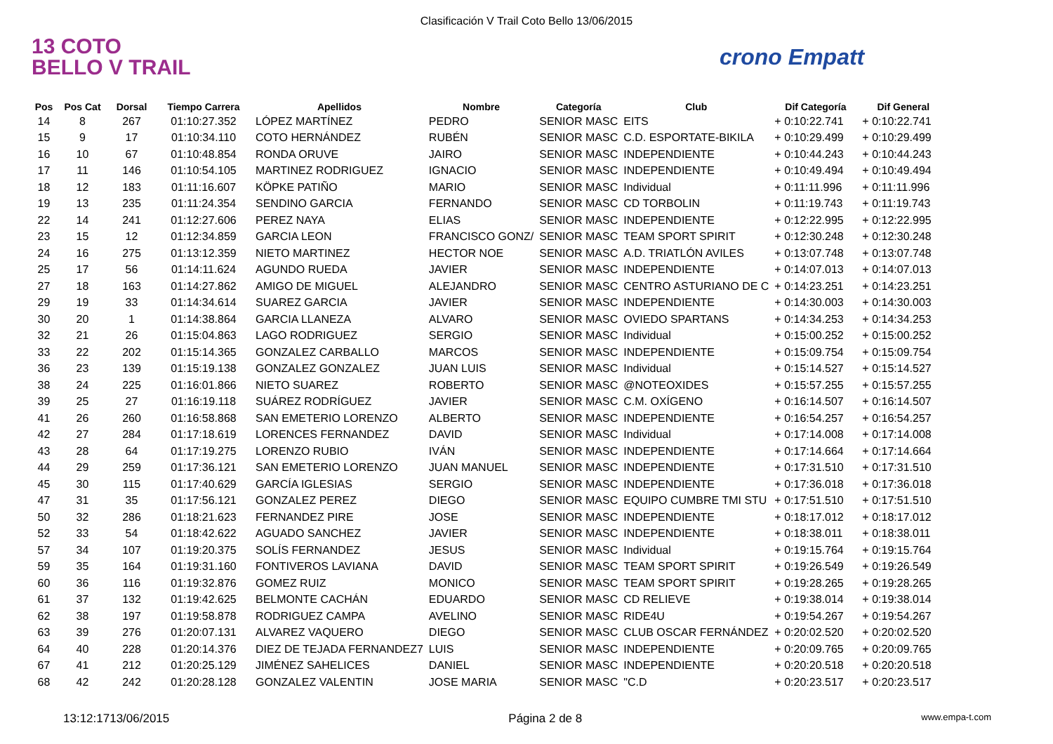Clasificación V Trail Coto Bello 13/06/2015
13 COTO
BELLO V TRAIL
crono Empatt
| Pos | Pos Cat | Dorsal | Tiempo Carrera | Apellidos | Nombre | Categoría | Club | Dif Categoría | Dif General |
| --- | --- | --- | --- | --- | --- | --- | --- | --- | --- |
| 14 | 8 | 267 | 01:10:27.352 | LÓPEZ MARTÍNEZ | PEDRO | SENIOR MASC | EITS | + 0:10:22.741 | + 0:10:22.741 |
| 15 | 9 | 17 | 01:10:34.110 | COTO HERNÁNDEZ | RUBÉN | SENIOR MASC | C.D. ESPORTATE-BIKILA | + 0:10:29.499 | + 0:10:29.499 |
| 16 | 10 | 67 | 01:10:48.854 | RONDA ORUVE | JAIRO | SENIOR MASC | INDEPENDIENTE | + 0:10:44.243 | + 0:10:44.243 |
| 17 | 11 | 146 | 01:10:54.105 | MARTINEZ RODRIGUEZ | IGNACIO | SENIOR MASC | INDEPENDIENTE | + 0:10:49.494 | + 0:10:49.494 |
| 18 | 12 | 183 | 01:11:16.607 | KÖPKE PATIÑO | MARIO | SENIOR MASC | Individual | + 0:11:11.996 | + 0:11:11.996 |
| 19 | 13 | 235 | 01:11:24.354 | SENDINO GARCIA | FERNANDO | SENIOR MASC | CD TORBOLIN | + 0:11:19.743 | + 0:11:19.743 |
| 22 | 14 | 241 | 01:12:27.606 | PEREZ NAYA | ELIAS | SENIOR MASC | INDEPENDIENTE | + 0:12:22.995 | + 0:12:22.995 |
| 23 | 15 | 12 | 01:12:34.859 | GARCIA LEON | FRANCISCO GONZ/ | SENIOR MASC | TEAM SPORT SPIRIT | + 0:12:30.248 | + 0:12:30.248 |
| 24 | 16 | 275 | 01:13:12.359 | NIETO MARTINEZ | HECTOR NOE | SENIOR MASC | A.D. TRIATLÓN AVILES | + 0:13:07.748 | + 0:13:07.748 |
| 25 | 17 | 56 | 01:14:11.624 | AGUNDO RUEDA | JAVIER | SENIOR MASC | INDEPENDIENTE | + 0:14:07.013 | + 0:14:07.013 |
| 27 | 18 | 163 | 01:14:27.862 | AMIGO DE MIGUEL | ALEJANDRO | SENIOR MASC | CENTRO ASTURIANO DE C | + 0:14:23.251 | + 0:14:23.251 |
| 29 | 19 | 33 | 01:14:34.614 | SUAREZ GARCIA | JAVIER | SENIOR MASC | INDEPENDIENTE | + 0:14:30.003 | + 0:14:30.003 |
| 30 | 20 | 1 | 01:14:38.864 | GARCIA LLANEZA | ALVARO | SENIOR MASC | OVIEDO SPARTANS | + 0:14:34.253 | + 0:14:34.253 |
| 32 | 21 | 26 | 01:15:04.863 | LAGO RODRIGUEZ | SERGIO | SENIOR MASC | Individual | + 0:15:00.252 | + 0:15:00.252 |
| 33 | 22 | 202 | 01:15:14.365 | GONZALEZ CARBALLO | MARCOS | SENIOR MASC | INDEPENDIENTE | + 0:15:09.754 | + 0:15:09.754 |
| 36 | 23 | 139 | 01:15:19.138 | GONZALEZ GONZALEZ | JUAN LUIS | SENIOR MASC | Individual | + 0:15:14.527 | + 0:15:14.527 |
| 38 | 24 | 225 | 01:16:01.866 | NIETO SUAREZ | ROBERTO | SENIOR MASC | @NOTEOXIDES | + 0:15:57.255 | + 0:15:57.255 |
| 39 | 25 | 27 | 01:16:19.118 | SUÁREZ RODRÍGUEZ | JAVIER | SENIOR MASC | C.M. OXÍGENO | + 0:16:14.507 | + 0:16:14.507 |
| 41 | 26 | 260 | 01:16:58.868 | SAN EMETERIO LORENZO | ALBERTO | SENIOR MASC | INDEPENDIENTE | + 0:16:54.257 | + 0:16:54.257 |
| 42 | 27 | 284 | 01:17:18.619 | LORENCES FERNANDEZ | DAVID | SENIOR MASC | Individual | + 0:17:14.008 | + 0:17:14.008 |
| 43 | 28 | 64 | 01:17:19.275 | LORENZO RUBIO | IVÁN | SENIOR MASC | INDEPENDIENTE | + 0:17:14.664 | + 0:17:14.664 |
| 44 | 29 | 259 | 01:17:36.121 | SAN EMETERIO LORENZO | JUAN MANUEL | SENIOR MASC | INDEPENDIENTE | + 0:17:31.510 | + 0:17:31.510 |
| 45 | 30 | 115 | 01:17:40.629 | GARCÍA IGLESIAS | SERGIO | SENIOR MASC | INDEPENDIENTE | + 0:17:36.018 | + 0:17:36.018 |
| 47 | 31 | 35 | 01:17:56.121 | GONZALEZ PEREZ | DIEGO | SENIOR MASC | EQUIPO CUMBRE TMI STU | + 0:17:51.510 | + 0:17:51.510 |
| 50 | 32 | 286 | 01:18:21.623 | FERNANDEZ PIRE | JOSE | SENIOR MASC | INDEPENDIENTE | + 0:18:17.012 | + 0:18:17.012 |
| 52 | 33 | 54 | 01:18:42.622 | AGUADO SANCHEZ | JAVIER | SENIOR MASC | INDEPENDIENTE | + 0:18:38.011 | + 0:18:38.011 |
| 57 | 34 | 107 | 01:19:20.375 | SOLÍS FERNANDEZ | JESUS | SENIOR MASC | Individual | + 0:19:15.764 | + 0:19:15.764 |
| 59 | 35 | 164 | 01:19:31.160 | FONTIVEROS LAVIANA | DAVID | SENIOR MASC | TEAM SPORT SPIRIT | + 0:19:26.549 | + 0:19:26.549 |
| 60 | 36 | 116 | 01:19:32.876 | GOMEZ RUIZ | MONICO | SENIOR MASC | TEAM SPORT SPIRIT | + 0:19:28.265 | + 0:19:28.265 |
| 61 | 37 | 132 | 01:19:42.625 | BELMONTE CACHÁN | EDUARDO | SENIOR MASC | CD RELIEVE | + 0:19:38.014 | + 0:19:38.014 |
| 62 | 38 | 197 | 01:19:58.878 | RODRIGUEZ CAMPA | AVELINO | SENIOR MASC | RIDE4U | + 0:19:54.267 | + 0:19:54.267 |
| 63 | 39 | 276 | 01:20:07.131 | ALVAREZ VAQUERO | DIEGO | SENIOR MASC | CLUB OSCAR FERNÁNDEZ | + 0:20:02.520 | + 0:20:02.520 |
| 64 | 40 | 228 | 01:20:14.376 | DIEZ DE TEJADA FERNANDEZ7 | LUIS | SENIOR MASC | INDEPENDIENTE | + 0:20:09.765 | + 0:20:09.765 |
| 67 | 41 | 212 | 01:20:25.129 | JIMÉNEZ SAHELICES | DANIEL | SENIOR MASC | INDEPENDIENTE | + 0:20:20.518 | + 0:20:20.518 |
| 68 | 42 | 242 | 01:20:28.128 | GONZALEZ VALENTIN | JOSE MARIA | SENIOR MASC | "C.D | + 0:20:23.517 | + 0:20:23.517 |
13:12:1713/06/2015 Página 2 de 8 www.empa-t.com